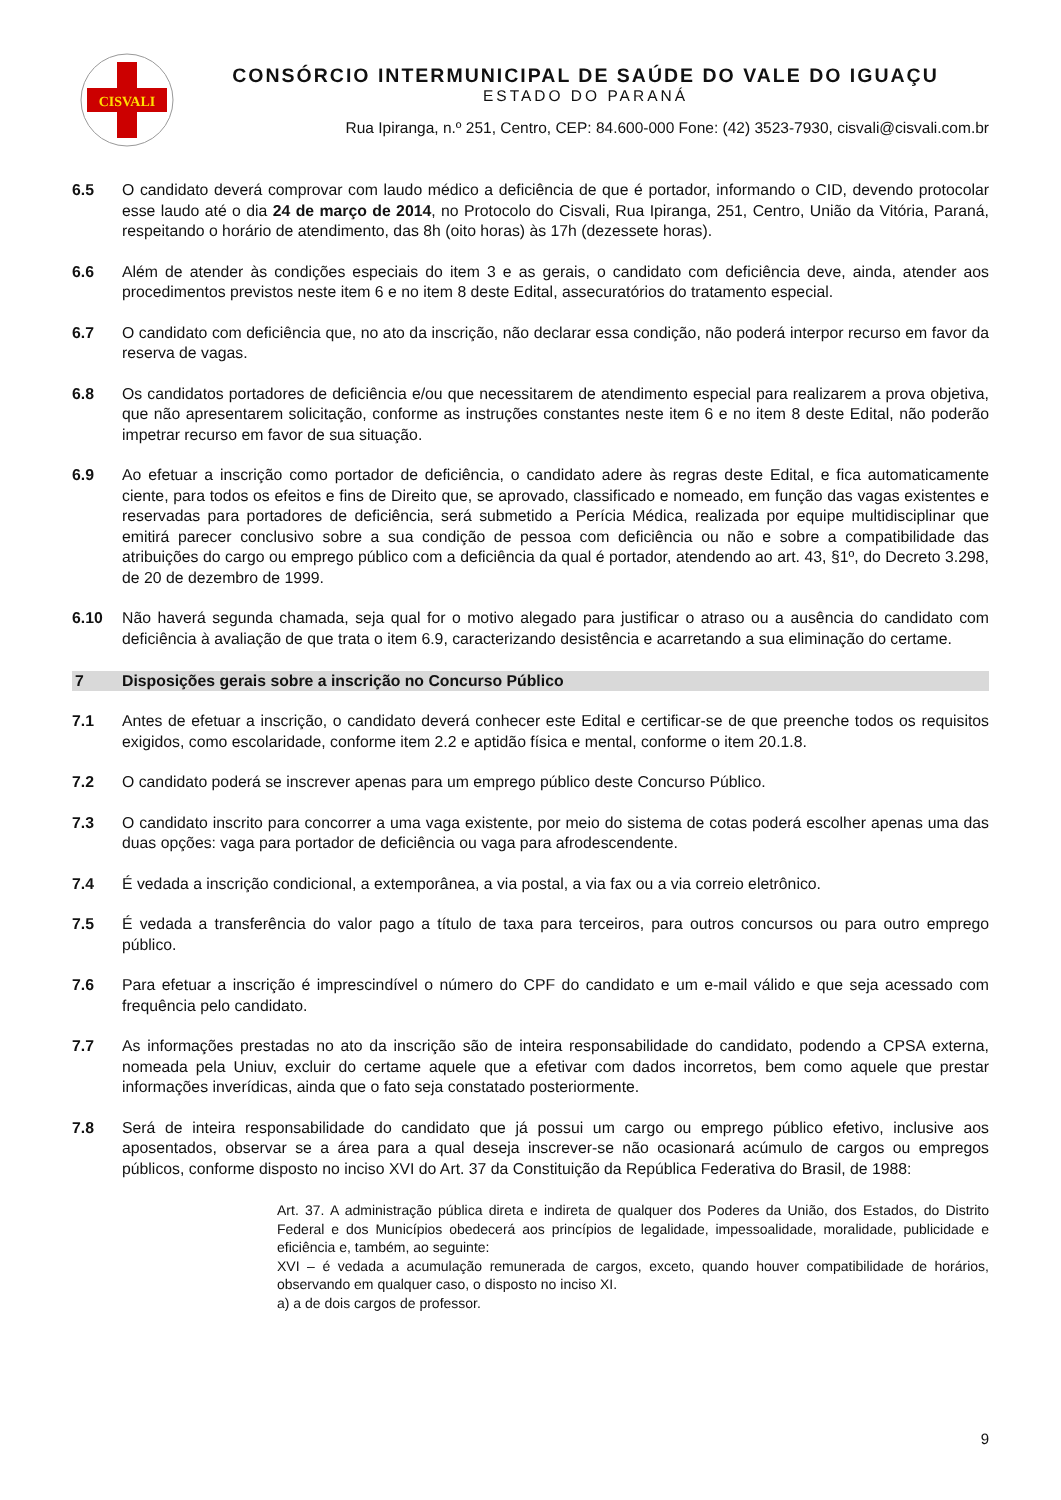CISVALI
CONSÓRCIO INTERMUNICIPAL DE SAÚDE DO VALE DO IGUAÇU
ESTADO DO PARANÁ
Rua Ipiranga, n.º 251, Centro, CEP: 84.600-000 Fone: (42) 3523-7930, cisvali@cisvali.com.br
6.5 O candidato deverá comprovar com laudo médico a deficiência de que é portador, informando o CID, devendo protocolar esse laudo até o dia 24 de março de 2014, no Protocolo do Cisvali, Rua Ipiranga, 251, Centro, União da Vitória, Paraná, respeitando o horário de atendimento, das 8h (oito horas) às 17h (dezessete horas).
6.6 Além de atender às condições especiais do item 3 e as gerais, o candidato com deficiência deve, ainda, atender aos procedimentos previstos neste item 6 e no item 8 deste Edital, assecuratórios do tratamento especial.
6.7 O candidato com deficiência que, no ato da inscrição, não declarar essa condição, não poderá interpor recurso em favor da reserva de vagas.
6.8 Os candidatos portadores de deficiência e/ou que necessitarem de atendimento especial para realizarem a prova objetiva, que não apresentarem solicitação, conforme as instruções constantes neste item 6 e no item 8 deste Edital, não poderão impetrar recurso em favor de sua situação.
6.9 Ao efetuar a inscrição como portador de deficiência, o candidato adere às regras deste Edital, e fica automaticamente ciente, para todos os efeitos e fins de Direito que, se aprovado, classificado e nomeado, em função das vagas existentes e reservadas para portadores de deficiência, será submetido a Perícia Médica, realizada por equipe multidisciplinar que emitirá parecer conclusivo sobre a sua condição de pessoa com deficiência ou não e sobre a compatibilidade das atribuições do cargo ou emprego público com a deficiência da qual é portador, atendendo ao art. 43, §1º, do Decreto 3.298, de 20 de dezembro de 1999.
6.10 Não haverá segunda chamada, seja qual for o motivo alegado para justificar o atraso ou a ausência do candidato com deficiência à avaliação de que trata o item 6.9, caracterizando desistência e acarretando a sua eliminação do certame.
7 Disposições gerais sobre a inscrição no Concurso Público
7.1 Antes de efetuar a inscrição, o candidato deverá conhecer este Edital e certificar-se de que preenche todos os requisitos exigidos, como escolaridade, conforme item 2.2 e aptidão física e mental, conforme o item 20.1.8.
7.2 O candidato poderá se inscrever apenas para um emprego público deste Concurso Público.
7.3 O candidato inscrito para concorrer a uma vaga existente, por meio do sistema de cotas poderá escolher apenas uma das duas opções: vaga para portador de deficiência ou vaga para afrodescendente.
7.4 É vedada a inscrição condicional, a extemporânea, a via postal, a via fax ou a via correio eletrônico.
7.5 É vedada a transferência do valor pago a título de taxa para terceiros, para outros concursos ou para outro emprego público.
7.6 Para efetuar a inscrição é imprescindível o número do CPF do candidato e um e-mail válido e que seja acessado com frequência pelo candidato.
7.7 As informações prestadas no ato da inscrição são de inteira responsabilidade do candidato, podendo a CPSA externa, nomeada pela Uniuv, excluir do certame aquele que a efetivar com dados incorretos, bem como aquele que prestar informações inverídicas, ainda que o fato seja constatado posteriormente.
7.8 Será de inteira responsabilidade do candidato que já possui um cargo ou emprego público efetivo, inclusive aos aposentados, observar se a área para a qual deseja inscrever-se não ocasionará acúmulo de cargos ou empregos públicos, conforme disposto no inciso XVI do Art. 37 da Constituição da República Federativa do Brasil, de 1988:
Art. 37. A administração pública direta e indireta de qualquer dos Poderes da União, dos Estados, do Distrito Federal e dos Municípios obedecerá aos princípios de legalidade, impessoalidade, moralidade, publicidade e eficiência e, também, ao seguinte:
XVI – é vedada a acumulação remunerada de cargos, exceto, quando houver compatibilidade de horários, observando em qualquer caso, o disposto no inciso XI.
a) a de dois cargos de professor.
9